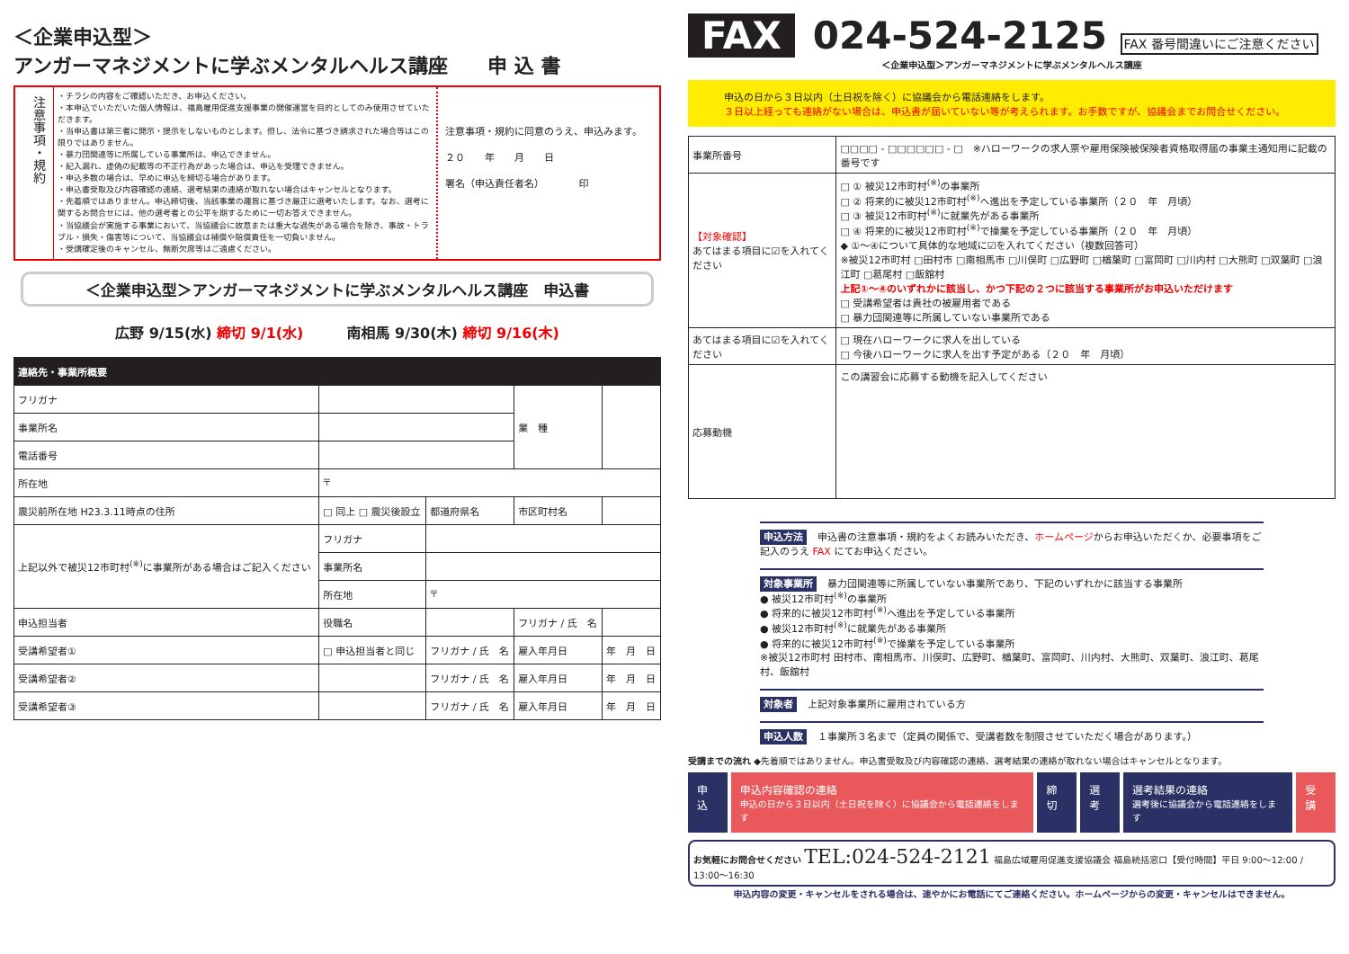＜企業申込型＞
アンガーマネジメントに学ぶメンタルヘルス講座　　申 込 書
注意事項・規約
・チラシの内容をご確認いただき、お申込ください。
・本申込でいただいた個人情報は、福島雇用促進支援事業の開催運営を目的としてのみ使用させていただきます。
・当申込書は第三者に開示・提示をしないものとします。但し、法令に基づき請求された場合等はこの限りではありません。
・暴力団関連等に所属している事業所は、申込できません。
・記入漏れ、虚偽の記載等の不正行為があった場合は、申込を受理できません。
・申込多数の場合は、早めに申込を締切る場合があります。
・申込書受取及び内容確認の連絡、選考結果の連絡が取れない場合はキャンセルとなります。
・先着順ではありません。申込締切後、当該事業の趣旨に基づき厳正に選考いたします。なお、選考に関するお問合せには、他の選考者との公平を期するために一切お答えできません。
・当協議会が実施する事業において、当協議会に故意または重大な過失がある場合を除き、事故・トラブル・損失・傷害等について、当協議会は補償や賠償責任を一切負いません。
・受講確定後のキャンセル、無断欠席等はご遠慮ください。
注意事項・規約に同意のうえ、申込みます。
２０　　年　　月　　日
署名（申込責任者名）　　　　印
＜企業申込型＞アンガーマネジメントに学ぶメンタルヘルス講座　申込書
広野 9/15(水) 締切 9/1(水)　　　南相馬 9/30(木) 締切 9/16(木)
| 連絡先・事業所概要 | | | | |
| --- | --- | --- | --- | --- |
| フリガナ | | | 業 種 | |
| 事業所名 | | | | |
| 電話番号 | | | | |
| 所在地 | 〒 | | | |
| 震災前所在地 H23.3.11時点の住所 | □ 同上 □ 震災後設立 | 都道府県名 | 市区町村名 | |
| 上記以外で被災12市町村<sup>(※)</sup>に事業所がある場合はご記入ください | フリガナ | | | |
| | 事業所名 | | | |
| | 所在地 | 〒 | | |
| 申込担当者 | 役職名 | | フリガナ / 氏 名 | |
| 受講希望者① | □ 申込担当者と同じ | フリガナ / 氏 名 | 雇入年月日 | 年 月 日 |
| 受講希望者② | | フリガナ / 氏 名 | 雇入年月日 | 年 月 日 |
| 受講希望者③ | | フリガナ / 氏 名 | 雇入年月日 | 年 月 日 |
FAX 024-524-2125 FAX 番号間違いにご注意ください
＜企業申込型＞アンガーマネジメントに学ぶメンタルヘルス講座
申込の日から３日以内（土日祝を除く）に協議会から電話連絡をします。
３日以上経っても連絡がない場合は、申込書が届いていない等が考えられます。お手数ですが、協議会までお問合せください。
| 事業所番号 | □□□□ - □□□□□□ - □ ※ハローワークの求人票や雇用保険被保険者資格取得届の事業主通知用に記載の番号です |
| 【対象確認】 あてはまる項目に☑を入れてください | □ ① 被災12市町村<sup>(※)</sup>の事業所 □ ② 将来的に被災12市町村<sup>(※)</sup>へ進出を予定している事業所（２０ 年 月頃） □ ③ 被災12市町村<sup>(※)</sup>に就業先がある事業所 □ ④ 将来的に被災12市町村<sup>(※)</sup>で操業を予定している事業所（２０ 年 月頃） ◆ ①〜④について具体的な地域に☑を入れてください（複数回答可） ※被災12市町村 □田村市 □南相馬市 □川俣町 □広野町 □楢葉町 □富岡町 □川内村 □大熊町 □双葉町 □浪江町 □葛尾村 □飯舘村 上記①〜④のいずれかに該当し、かつ下記の２つに該当する事業所がお申込いただけます □ 受講希望者は貴社の被雇用者である □ 暴力団関連等に所属していない事業所である |
| あてはまる項目に☑を入れてください | □ 現在ハローワークに求人を出している □ 今後ハローワークに求人を出す予定がある（２０ 年 月頃） |
| 応募動機 | この講習会に応募する動機を記入してください |
申込方法 申込書の注意事項・規約をよくお読みいただき、ホームページからお申込いただくか、必要事項をご記入のうえ FAX にてお申込ください。
対象事業所 暴力団関連等に所属していない事業所であり、下記のいずれかに該当する事業所
● 被災12市町村<sup>(※)</sup>の事業所
● 将来的に被災12市町村<sup>(※)</sup>へ進出を予定している事業所
● 被災12市町村<sup>(※)</sup>に就業先がある事業所
● 将来的に被災12市町村<sup>(※)</sup>で操業を予定している事業所
※被災12市町村 田村市、南相馬市、川俣町、広野町、楢葉町、富岡町、川内村、大熊町、双葉町、浪江町、葛尾村、飯舘村
対象者 上記対象事業所に雇用されている方
申込人数 １事業所３名まで（定員の関係で、受講者数を制限させていただく場合があります。）
受講までの流れ ◆先着順ではありません。申込書受取及び内容確認の連絡、選考結果の連絡が取れない場合はキャンセルとなります。
申込 申込内容確認の連絡
申込の日から３日以内（土日祝を除く）に協議会から電話連絡をします
締切 選考 選考結果の連絡
選考後に協議会から電話連絡をします
受講
お気軽にお問合せください TEL:024-524-2121 福島広域雇用促進支援協議会 福島統括窓口【受付時間】平日 9:00〜12:00 / 13:00〜16:30
申込内容の変更・キャンセルをされる場合は、速やかにお電話にてご連絡ください。ホームページからの変更・キャンセルはできません。